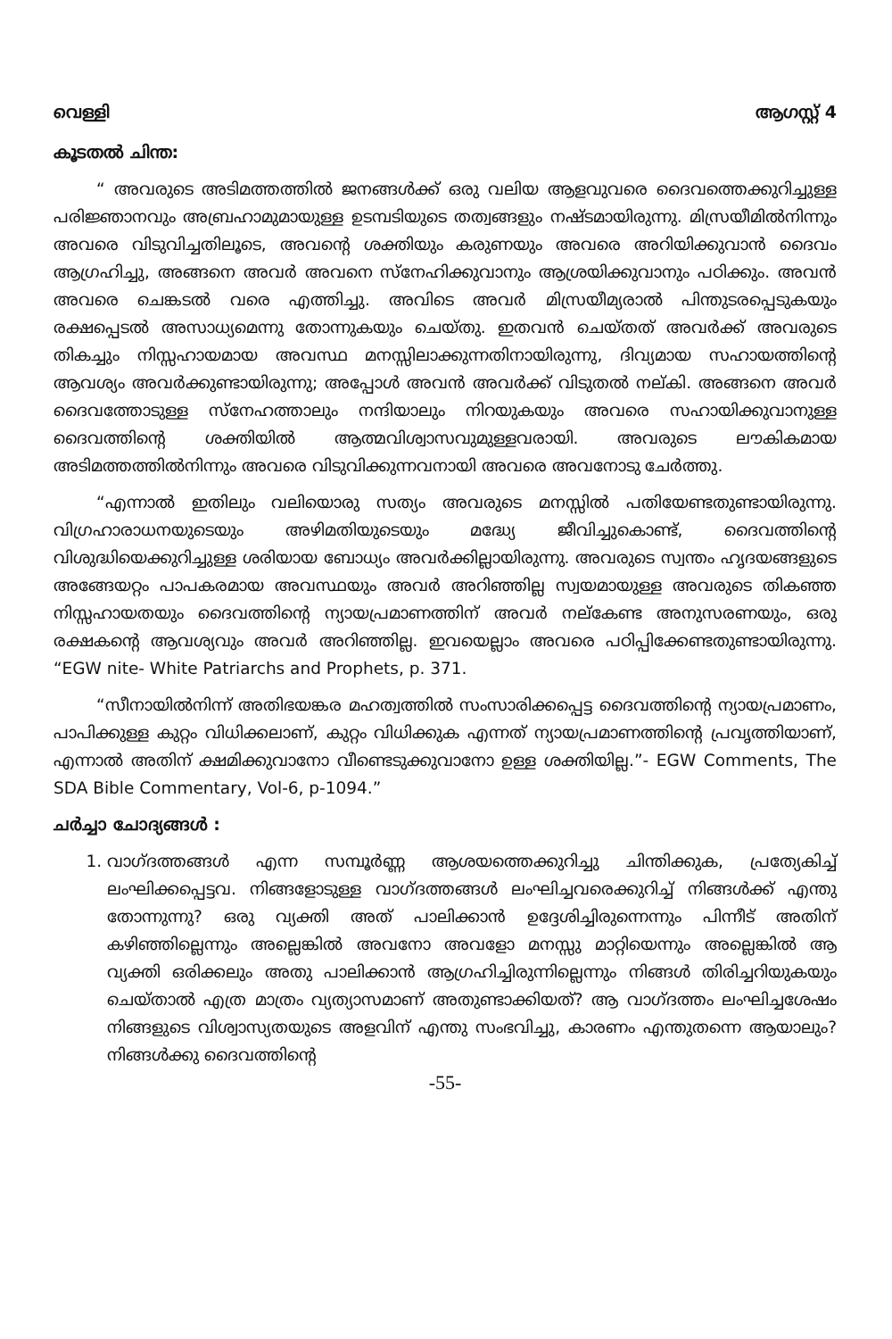വെള്ളി ആഗസ്റ്റ് 4
കൂടതൽ ചിന്ത:
“ അവരുടെ അടിമത്തത്തിൽ ജനങ്ങൾക്ക് ഒരു വലിയ ആളവുവരെ ദൈവത്തെക്കുറിച്ചുള്ള പരിജ്ഞാനവും അബ്രഹാമുമായുള്ള ഉടമ്പടിയുടെ തത്വങ്ങളും നഷ്ടമായിരുന്നു. മിസ്രയീമിൽനിന്നും അവരെ വിടുവിച്ചതിലൂടെ, അവന്റെ ശക്തിയും കരുണയും അവരെ അറിയിക്കുവാൻ ദൈവം ആഗ്രഹിച്ചു, അങ്ങനെ അവർ അവനെ സ്നേഹിക്കുവാനും ആശ്രയിക്കുവാനും പഠിക്കും. അവൻ അവരെ ചെങ്കടൽ വരെ എത്തിച്ചു. അവിടെ അവർ മിസ്രയീമ്യരാൽ പിന്തുടരപ്പെടുകയും രക്ഷപ്പെടൽ അസാധ്യമെന്നു തോന്നുകയും ചെയ്തു. ഇതവൻ ചെയ്തത് അവർക്ക് അവരുടെ തികച്ചും നിസ്സഹായമായ അവസ്ഥ മനസ്സിലാക്കുന്നതിനായിരുന്നു, ദിവ്യമായ സഹായത്തിന്റെ ആവശ്യം അവർക്കുണ്ടായിരുന്നു; അപ്പോൾ അവൻ അവർക്ക് വിടുതൽ നല്കി. അങ്ങനെ അവർ ദൈവത്തോടുള്ള സ്നേഹത്താലും നന്ദിയാലും നിറയുകയും അവരെ സഹായിക്കുവാനുള്ള ദൈവത്തിന്റെ ശക്തിയിൽ ആത്മവിശ്വാസവുമുള്ളവരായി. അവരുടെ ലൗകികമായ അടിമത്തത്തിൽനിന്നും അവരെ വിടുവിക്കുന്നവനായി അവരെ അവനോടു ചേർത്തു.
“എന്നാൽ ഇതിലും വലിയൊരു സത്യം അവരുടെ മനസ്സിൽ പതിയേണ്ടതുണ്ടായിരുന്നു. വിഗ്രഹാരാധനയുടെയും അഴിമതിയുടെയും മദ്ധ്യേ ജീവിച്ചുകൊണ്ട്, ദൈവത്തിന്റെ വിശുദ്ധിയെക്കുറിച്ചുള്ള ശരിയായ ബോധ്യം അവർക്കില്ലായിരുന്നു. അവരുടെ സ്വന്തം ഹൃദയങ്ങളുടെ അങ്ങേയറ്റം പാപകരമായ അവസ്ഥയും അവർ അറിഞ്ഞില്ല സ്വയമായുള്ള അവരുടെ തികഞ്ഞ നിസ്സഹായതയും ദൈവത്തിന്റെ ന്യായപ്രമാണത്തിന് അവർ നല്കേണ്ട അനുസരണയും, ഒരു രക്ഷകന്റെ ആവശ്യവും അവർ അറിഞ്ഞില്ല. ഇവയെല്ലാം അവരെ പഠിപ്പിക്കേണ്ടതുണ്ടായിരുന്നു. “EGW nite- White Patriarchs and Prophets, p. 371.
“സീനായിൽനിന്ന് അതിഭയങ്കര മഹത്വത്തിൽ സംസാരിക്കപ്പെട്ട ദൈവത്തിന്റെ ന്യായപ്രമാണം, പാപിക്കുള്ള കുറ്റം വിധിക്കലാണ്, കുറ്റം വിധിക്കുക എന്നത് ന്യായപ്രമാണത്തിന്റെ പ്രവൃത്തിയാണ്, എന്നാൽ അതിന് ക്ഷമിക്കുവാനോ വീണ്ടെടുക്കുവാനോ ഉള്ള ശക്തിയില്ല.”- EGW Comments, The SDA Bible Commentary, Vol-6, p-1094.”
ചർച്ചാ ചോദ്യങ്ങൾ :
1. വാഗ്ദത്തങ്ങൾ എന്ന സമ്പൂർണ്ണ ആശയത്തെക്കുറിച്ചു ചിന്തിക്കുക, പ്രത്യേകിച്ച് ലംഘിക്കപ്പെട്ടവ. നിങ്ങളോടുള്ള വാഗ്ദത്തങ്ങൾ ലംഘിച്ചവരെക്കുറിച്ച് നിങ്ങൾക്ക് എന്തു തോന്നുന്നു? ഒരു വ്യക്തി അത് പാലിക്കാൻ ഉദ്ദേശിച്ചിരുന്നെന്നും പിന്നീട് അതിന് കഴിഞ്ഞില്ലെന്നും അല്ലെങ്കിൽ അവനോ അവളോ മനസ്സു മാറ്റിയെന്നും അല്ലെങ്കിൽ ആ വ്യക്തി ഒരിക്കലും അതു പാലിക്കാൻ ആഗ്രഹിച്ചിരുന്നില്ലെന്നും നിങ്ങൾ തിരിച്ചറിയുകയും ചെയ്താൽ എത്ര മാത്രം വ്യത്യാസമാണ് അതുണ്ടാക്കിയത്? ആ വാഗ്ദത്തം ലംഘിച്ചശേഷം നിങ്ങളുടെ വിശ്വാസ്യതയുടെ അളവിന് എന്തു സംഭവിച്ചു, കാരണം എന്തുതന്നെ ആയാലും? നിങ്ങൾക്കു ദൈവത്തിന്റെ
-55-